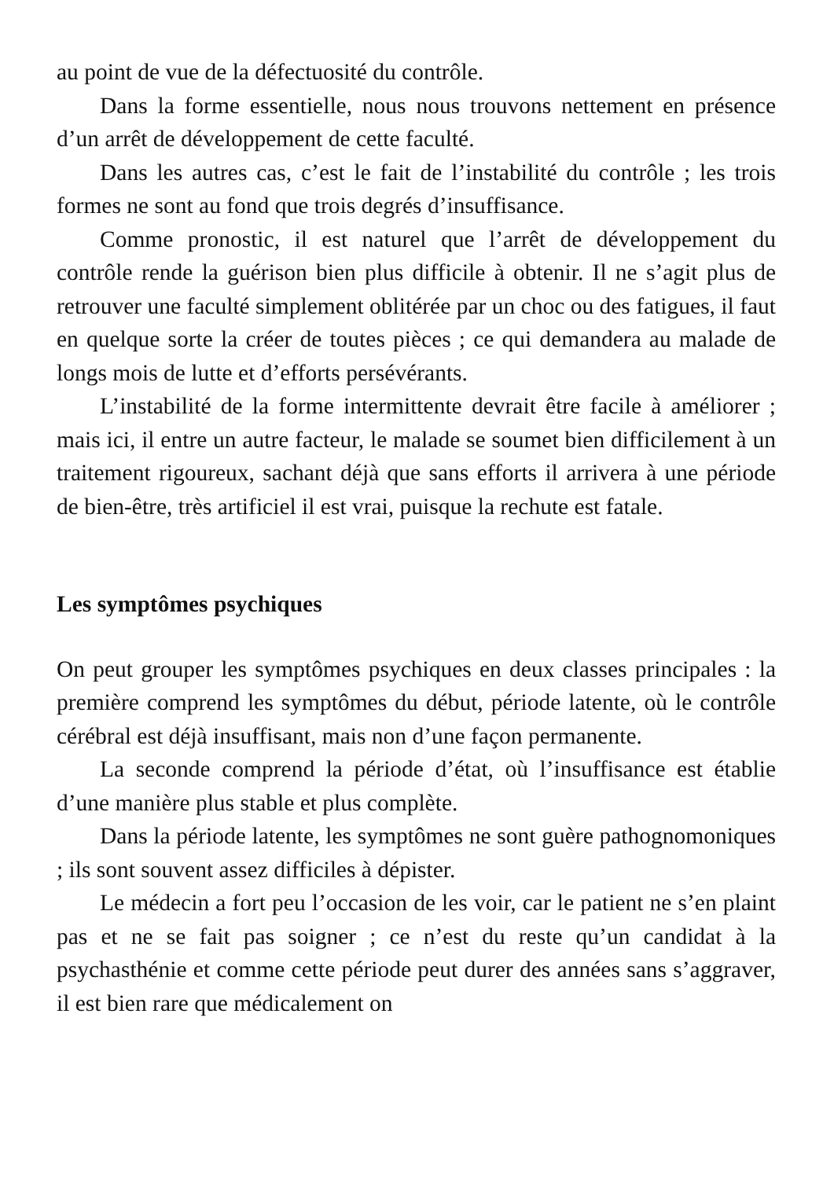au point de vue de la défectuosité du contrôle.
Dans la forme essentielle, nous nous trouvons nettement en présence d’un arrêt de développement de cette faculté.
Dans les autres cas, c’est le fait de l’instabilité du contrôle ; les trois formes ne sont au fond que trois degrés d’insuffisance.
Comme pronostic, il est naturel que l’arrêt de développement du contrôle rende la guérison bien plus difficile à obtenir. Il ne s’agit plus de retrouver une faculté simplement oblitérée par un choc ou des fatigues, il faut en quelque sorte la créer de toutes pièces ; ce qui demandera au malade de longs mois de lutte et d’efforts persévérants.
L’instabilité de la forme intermittente devrait être facile à améliorer ; mais ici, il entre un autre facteur, le malade se soumet bien difficilement à un traitement rigoureux, sachant déjà que sans efforts il arrivera à une période de bien-être, très artificiel il est vrai, puisque la rechute est fatale.
Les symptômes psychiques
On peut grouper les symptômes psychiques en deux classes principales : la première comprend les symptômes du début, période latente, où le contrôle cérébral est déjà insuffisant, mais non d’une façon permanente.
La seconde comprend la période d’état, où l’insuffisance est établie d’une manière plus stable et plus complète.
Dans la période latente, les symptômes ne sont guère pathognomoniques ; ils sont souvent assez difficiles à dépister.
Le médecin a fort peu l’occasion de les voir, car le patient ne s’en plaint pas et ne se fait pas soigner ; ce n’est du reste qu’un candidat à la psychasthénie et comme cette période peut durer des années sans s’aggraver, il est bien rare que médicalement on